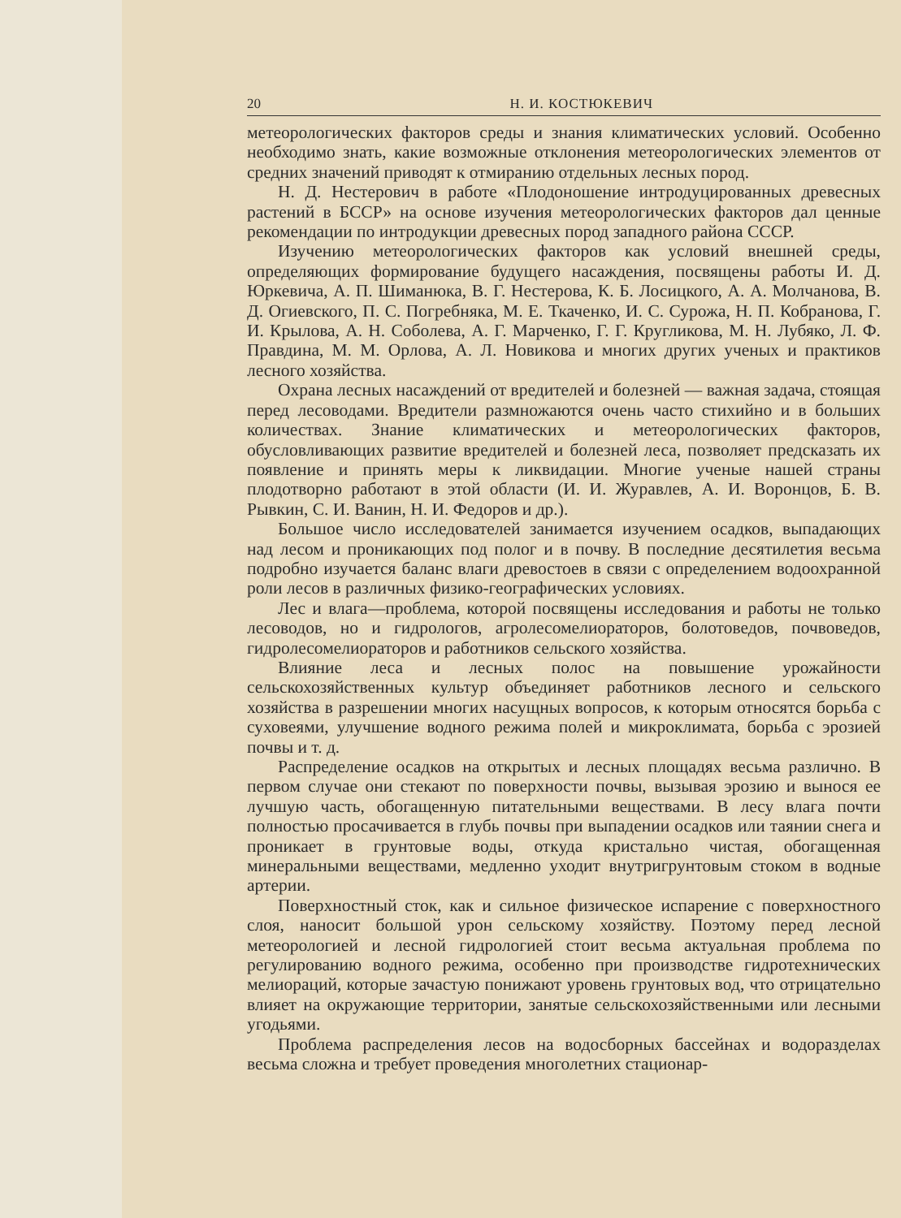20 Н. И. КОСТЮКЕВИЧ
метеорологических факторов среды и знания климатических условий. Особенно необходимо знать, какие возможные отклонения метеорологических элементов от средних значений приводят к отмиранию отдельных лесных пород.
Н. Д. Нестерович в работе «Плодоношение интродуцированных древесных растений в БССР» на основе изучения метеорологических факторов дал ценные рекомендации по интродукции древесных пород западного района СССР.
Изучению метеорологических факторов как условий внешней среды, определяющих формирование будущего насаждения, посвящены работы И. Д. Юркевича, А. П. Шиманюка, В. Г. Нестерова, К. Б. Лосицкого, А. А. Молчанова, В. Д. Огиевского, П. С. Погребняка, М. Е. Ткаченко, И. С. Сурожа, Н. П. Кобранова, Г. И. Крылова, А. Н. Соболева, А. Г. Марченко, Г. Г. Кругликова, М. Н. Лубяко, Л. Ф. Правдина, М. М. Орлова, А. Л. Новикова и многих других ученых и практиков лесного хозяйства.
Охрана лесных насаждений от вредителей и болезней — важная задача, стоящая перед лесоводами. Вредители размножаются очень часто стихийно и в больших количествах. Знание климатических и метеорологических факторов, обусловливающих развитие вредителей и болезней леса, позволяет предсказать их появление и принять меры к ликвидации. Многие ученые нашей страны плодотворно работают в этой области (И. И. Журавлев, А. И. Воронцов, Б. В. Рывкин, С. И. Ванин, Н. И. Федоров и др.).
Большое число исследователей занимается изучением осадков, выпадающих над лесом и проникающих под полог и в почву. В последние десятилетия весьма подробно изучается баланс влаги древостоев в связи с определением водоохранной роли лесов в различных физико-географических условиях.
Лес и влага—проблема, которой посвящены исследования и работы не только лесоводов, но и гидрологов, агролесомелиораторов, болотоведов, почвоведов, гидролесомелиораторов и работников сельского хозяйства.
Влияние леса и лесных полос на повышение урожайности сельскохозяйственных культур объединяет работников лесного и сельского хозяйства в разрешении многих насущных вопросов, к которым относятся борьба с суховеями, улучшение водного режима полей и микроклимата, борьба с эрозией почвы и т. д.
Распределение осадков на открытых и лесных площадях весьма различно. В первом случае они стекают по поверхности почвы, вызывая эрозию и вынося ее лучшую часть, обогащенную питательными веществами. В лесу влага почти полностью просачивается в глубь почвы при выпадении осадков или таянии снега и проникает в грунтовые воды, откуда кристально чистая, обогащенная минеральными веществами, медленно уходит внутригрунтовым стоком в водные артерии.
Поверхностный сток, как и сильное физическое испарение с поверхностного слоя, наносит большой урон сельскому хозяйству. Поэтому перед лесной метеорологией и лесной гидрологией стоит весьма актуальная проблема по регулированию водного режима, особенно при производстве гидротехнических мелиораций, которые зачастую понижают уровень грунтовых вод, что отрицательно влияет на окружающие территории, занятые сельскохозяйственными или лесными угодьями.
Проблема распределения лесов на водосборных бассейнах и водоразделах весьма сложна и требует проведения многолетних стационар-